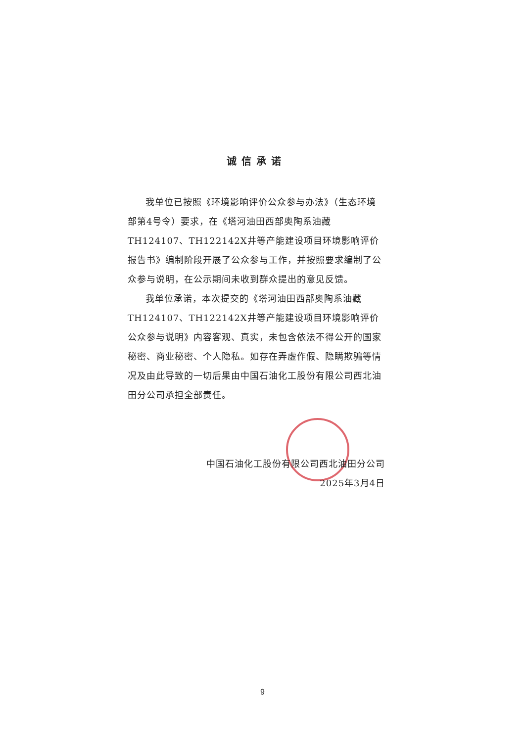诚信承诺
我单位已按照《环境影响评价公众参与办法》（生态环境部第4号令）要求，在《塔河油田西部奥陶系油藏TH124107、TH122142X井等产能建设项目环境影响评价报告书》编制阶段开展了公众参与工作，并按照要求编制了公众参与说明，在公示期间未收到群众提出的意见反馈。
我单位承诺，本次提交的《塔河油田西部奥陶系油藏TH124107、TH122142X井等产能建设项目环境影响评价公众参与说明》内容客观、真实，未包含依法不得公开的国家秘密、商业秘密、个人隐私。如存在弄虚作假、隐瞒欺骗等情况及由此导致的一切后果由中国石油化工股份有限公司西北油田分公司承担全部责任。
中国石油化工股份有限公司西北油田分公司
2025年3月4日
9